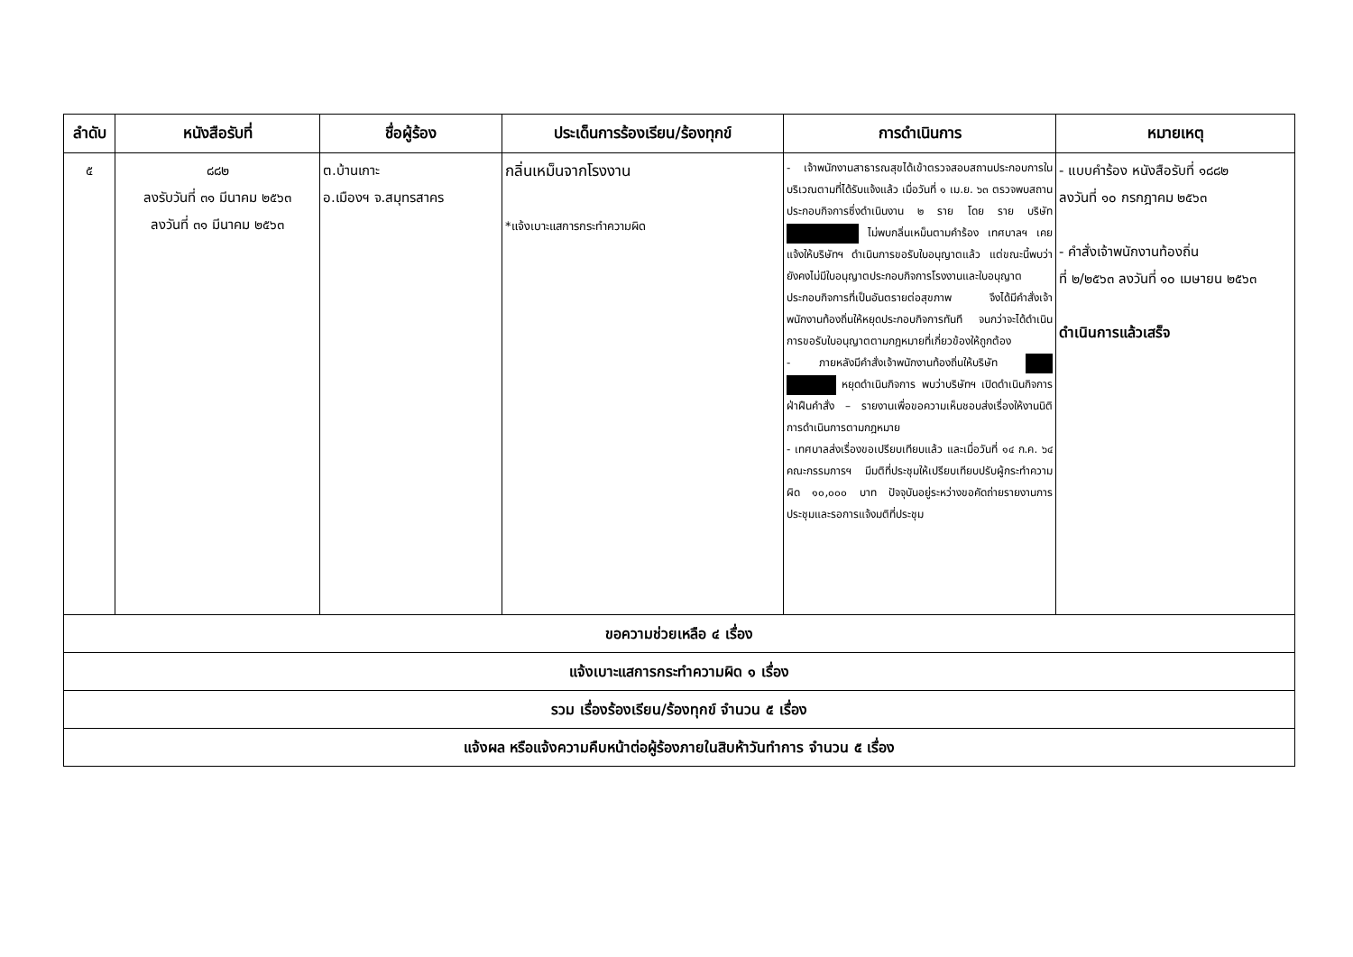| ลำดับ | หนังสือรับที่ | ชื่อผู้ร้อง | ประเด็นการร้องเรียน/ร้องทุกข์ | การดำเนินการ | หมายเหตุ |
| --- | --- | --- | --- | --- | --- |
| ๕ | ๘๘๒ ลงรับวันที่ ๓๑ มีนาคม ๒๕๖๓ ลงวันที่ ๓๑ มีนาคม ๒๕๖๓ | ต.บ้านเกาะ อ.เมืองฯ จ.สมุทรสาคร | กลิ่นเหม็นจากโรงงาน *แจ้งเบาะแสการกระทำความผิด | - เจ้าพนักงานสาธารณสุขได้เข้าตรวจสอบสถานประกอบการในบริเวณตามที่ได้รับแจ้งแล้ว เมื่อวันที่ ๑ เม.ย. ๖๓ ตรวจพบสถานประกอบกิจการซึ่งดำเนินงาน ๒ ราย โดย ราย บริษัท ไม่พบกลิ่นเหม็นตามคำร้อง เทศบาลฯ เคยแจ้งให้บริษัทฯ ดำเนินการขอรับใบอนุญาตแล้ว แต่ขณะนี้พบว่ายังคงไม่มีใบอนุญาตประกอบกิจการโรงงานและใบอนุญาตประกอบกิจการที่เป็นอันตรายต่อสุขภาพ จึงได้มีคำสั่งเจ้าพนักงานท้องถิ่นให้หยุดประกอบกิจการทันที จนกว่าจะได้ดำเนินการขอรับใบอนุญาตตามกฎหมายที่เกี่ยวข้องให้ถูกต้อง - ภายหลังมีคำสั่งเจ้าพนักงานท้องถิ่นให้บริษัท หยุดดำเนินกิจการ พบว่าบริษัทฯ เปิดดำเนินกิจการ ฝ่าฝืนคำสั่ง – รายงานเพื่อขอความเห็นชอบส่งเรื่องให้งานนิติการดำเนินการตามกฎหมาย - เทศบาลส่งเรื่องขอเปรียบเทียบแล้ว และเมื่อวันที่ ๑๔ ก.ค. ๖๔ คณะกรรมการฯ มีมติที่ประชุมให้เปรียบเทียบปรับผู้กระทำความผิด ๑๐,๐๐๐ บาท ปัจจุบันอยู่ระหว่างขอคัดถ่ายรายงานการประชุมและรอการแจ้งมติที่ประชุม | - แบบคำร้อง หนังสือรับที่ ๑๘๘๒ ลงวันที่ ๑๐ กรกฎาคม ๒๕๖๓ - คำสั่งเจ้าพนักงานท้องถิ่น ที่ ๒/๒๕๖๓ ลงวันที่ ๑๐ เมษายน ๒๕๖๓ ดำเนินการแล้วเสร็จ |
| ขอความช่วยเหลือ ๔ เรื่อง | | | | | |
| แจ้งเบาะแสการกระทำความผิด ๑ เรื่อง | | | | | |
| รวม เรื่องร้องเรียน/ร้องทุกข์ จำนวน ๕ เรื่อง | | | | | |
| แจ้งผล หรือแจ้งความคืบหน้าต่อผู้ร้องภายในสิบห้าวันทำการ จำนวน ๕ เรื่อง | | | | | |